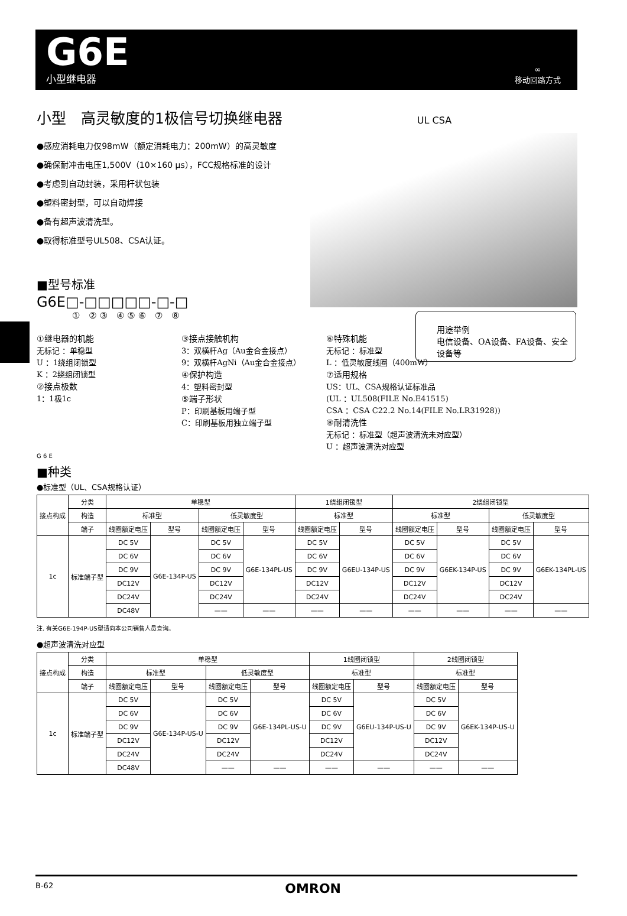G6E
小型继电器
∞
移动回路方式
小型　高灵敏度的1极信号切换继电器 UL CSA
●感应消耗电力仅98mW（额定消耗电力：200mW）的高灵敏度
●确保耐冲击电压1,500V（10×160 μs），FCC规格标准的设计
●考虑到自动封装，采用杆状包装
●塑料密封型，可以自动焊接
●备有超声波清洗型。
●取得标准型号UL508、CSA认证。
■型号标准
G6E□-□□□□□-□-□
① ②③ ④⑤⑥ ⑦ ⑧
用途举例
电信设备、OA设备、FA设备、安全设备等
①继电器的机能
无标记 ：单稳型
U ：1绕组闭锁型
K ：2绕组闭锁型
②接点极数
1：1极1c
③接点接触机构
3：双横杆Ag（Au金合金接点）
9：双横杆AgNi（Au金合金接点）
④保护构造
4：塑料密封型
⑤端子形状
P：印刷基板用端子型
C：印刷基板用独立端子型
⑥特殊机能
无标记 ：标准型
L ：低灵敏度线圈（400mW）
⑦适用规格
US：UL、CSA规格认证标准品
(UL ：UL508(FILE No.E41515)
CSA ：CSA C22.2 No.14(FILE No.LR31928))
⑧耐清洗性
无标记 ：标准型（超声波清洗未对应型）
U ：超声波清洗对应型
G 6 E
■种类
●标准型（UL、CSA规格认证）
| 接点构成 | 分类 | 单稳型 | | | | 1绕组闭锁型 | | 2绕组闭锁型 | | | |
| --- | --- | --- | --- | --- | --- | --- | --- | --- | --- | --- | --- |
| | 构造 | 标准型 | | 低灵敏度型 | | 标准型 | | 标准型 | | 低灵敏度型 | |
| | 端子 | 线圈额定电压 | 型号 | 线圈额定电压 | 型号 | 线圈额定电压 | 型号 | 线圈额定电压 | 型号 | 线圈额定电压 | 型号 |
| 1c | 标准端子型 | DC 5V | G6E-134P-US | DC 5V | G6E-134PL-US | DC 5V | G6EU-134P-US | DC 5V | G6EK-134P-US | DC 5V | G6EK-134PL-US |
| | | DC 6V | | DC 6V | | DC 6V | | DC 6V | | DC 6V | |
| | | DC 9V | | DC 9V | | DC 9V | | DC 9V | | DC 9V | |
| | | DC12V | | DC12V | | DC12V | | DC12V | | DC12V | |
| | | DC24V | | DC24V | | DC24V | | DC24V | | DC24V | |
| | | DC48V | | —— | —— | —— | —— | —— | —— | —— | —— |
注. 有关G6E-194P-US型请向本公司销售人员查询。
●超声波清洗对应型
| 接点构成 | 分类 | 单稳型 | | | | 1线圈闭锁型 | | 2线圈闭锁型 | |
| --- | --- | --- | --- | --- | --- | --- | --- | --- | --- |
| | 构造 | 标准型 | | 低灵敏度型 | | 标准型 | | 标准型 | |
| | 端子 | 线圈额定电压 | 型号 | 线圈额定电压 | 型号 | 线圈额定电压 | 型号 | 线圈额定电压 | 型号 |
| 1c | 标准端子型 | DC 5V | G6E-134P-US-U | DC 5V | G6E-134PL-US-U | DC 5V | G6EU-134P-US-U | DC 5V | G6EK-134P-US-U |
| | | DC 6V | | DC 6V | | DC 6V | | DC 6V | |
| | | DC 9V | | DC 9V | | DC 9V | | DC 9V | |
| | | DC12V | | DC12V | | DC12V | | DC12V | |
| | | DC24V | | DC24V | | DC24V | | DC24V | |
| | | DC48V | | —— | —— | —— | —— | —— | —— |
B-62 OMRON